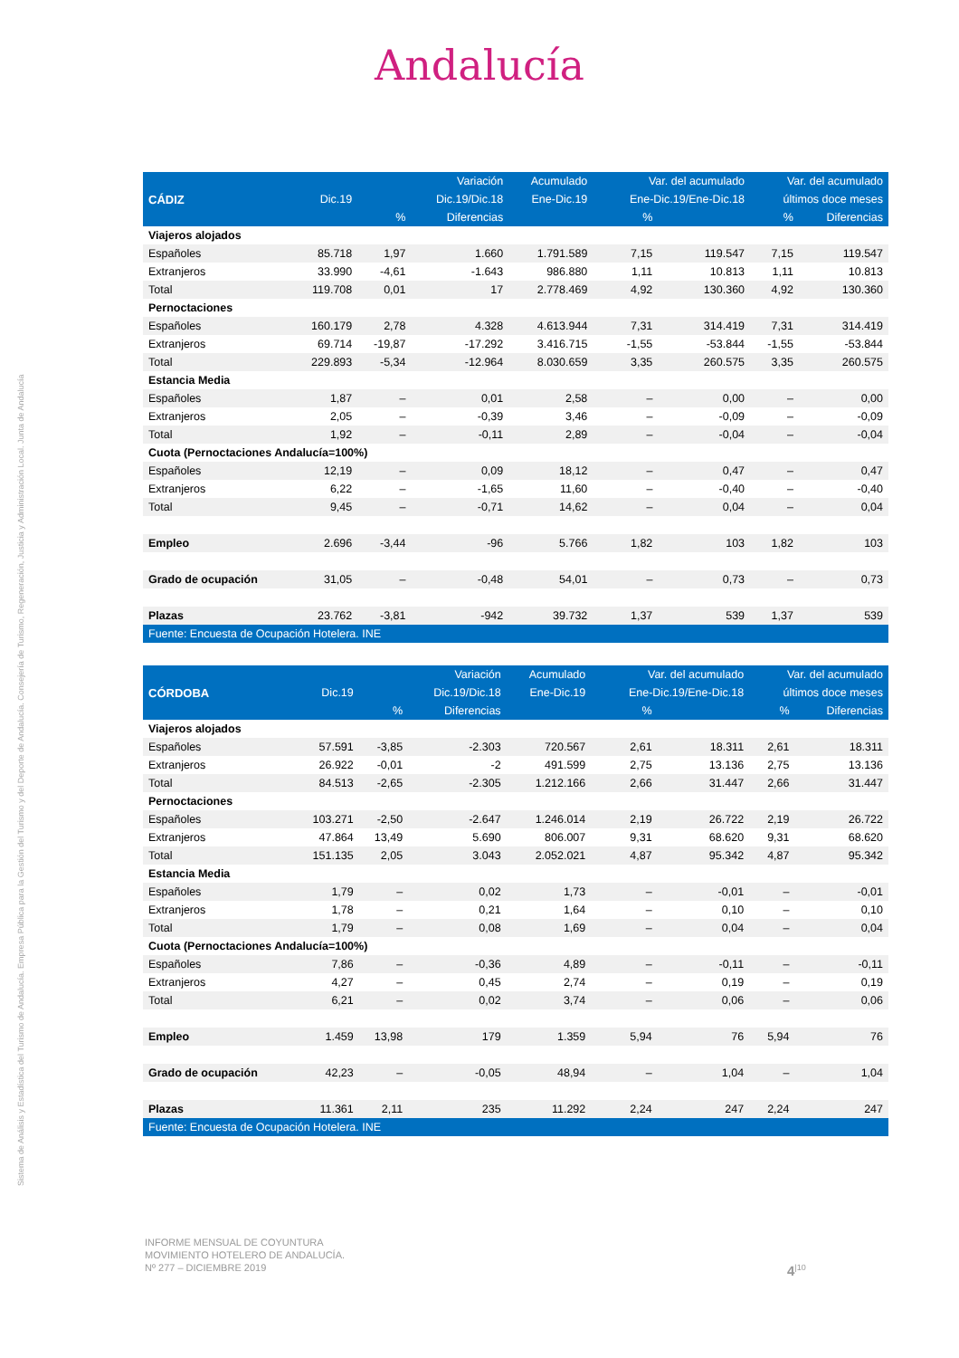Sistema de Análisis y Estadística del Turismo de Andalucía. Empresa Pública para la Gestión del Turismo y del Deporte de Andalucía. Consejería de Turismo, Regeneración, Justicia y Administración Local. Junta de Andalucía
Andalucía
| | | | Variación | Acumulado | Var. del acumulado | | Var. del acumulado | |
| --- | --- | --- | --- | --- | --- | --- | --- | --- |
| CÁDIZ | Dic.19 | | Dic.19/Dic.18 | Ene-Dic.19 | Ene-Dic.19/Ene-Dic.18 | | últimos doce meses | |
| | | % | Diferencias | | % | | % | Diferencias |
| Viajeros alojados | | | | | | | | |
| Españoles | 85.718 | 1,97 | 1.660 | 1.791.589 | 7,15 | 119.547 | 7,15 | 119.547 |
| Extranjeros | 33.990 | -4,61 | -1.643 | 986.880 | 1,11 | 10.813 | 1,11 | 10.813 |
| Total | 119.708 | 0,01 | 17 | 2.778.469 | 4,92 | 130.360 | 4,92 | 130.360 |
| Pernoctaciones | | | | | | | | |
| Españoles | 160.179 | 2,78 | 4.328 | 4.613.944 | 7,31 | 314.419 | 7,31 | 314.419 |
| Extranjeros | 69.714 | -19,87 | -17.292 | 3.416.715 | -1,55 | -53.844 | -1,55 | -53.844 |
| Total | 229.893 | -5,34 | -12.964 | 8.030.659 | 3,35 | 260.575 | 3,35 | 260.575 |
| Estancia Media | | | | | | | | |
| Españoles | 1,87 | – | 0,01 | 2,58 | – | 0,00 | – | 0,00 |
| Extranjeros | 2,05 | – | -0,39 | 3,46 | – | -0,09 | – | -0,09 |
| Total | 1,92 | – | -0,11 | 2,89 | – | -0,04 | – | -0,04 |
| Cuota (Pernoctaciones Andalucía=100%) | | | | | | | | |
| Españoles | 12,19 | – | 0,09 | 18,12 | – | 0,47 | – | 0,47 |
| Extranjeros | 6,22 | – | -1,65 | 11,60 | – | -0,40 | – | -0,40 |
| Total | 9,45 | – | -0,71 | 14,62 | – | 0,04 | – | 0,04 |
| Empleo | 2.696 | -3,44 | -96 | 5.766 | 1,82 | 103 | 1,82 | 103 |
| Grado de ocupación | 31,05 | – | -0,48 | 54,01 | – | 0,73 | – | 0,73 |
| Plazas | 23.762 | -3,81 | -942 | 39.732 | 1,37 | 539 | 1,37 | 539 |
| Fuente: Encuesta de Ocupación Hotelera. INE | | | | | | | | |
| | | | Variación | Acumulado | Var. del acumulado | | Var. del acumulado | |
| --- | --- | --- | --- | --- | --- | --- | --- | --- |
| CÓRDOBA | Dic.19 | | Dic.19/Dic.18 | Ene-Dic.19 | Ene-Dic.19/Ene-Dic.18 | | últimos doce meses | |
| | | % | Diferencias | | % | | % | Diferencias |
| Viajeros alojados | | | | | | | | |
| Españoles | 57.591 | -3,85 | -2.303 | 720.567 | 2,61 | 18.311 | 2,61 | 18.311 |
| Extranjeros | 26.922 | -0,01 | -2 | 491.599 | 2,75 | 13.136 | 2,75 | 13.136 |
| Total | 84.513 | -2,65 | -2.305 | 1.212.166 | 2,66 | 31.447 | 2,66 | 31.447 |
| Pernoctaciones | | | | | | | | |
| Españoles | 103.271 | -2,50 | -2.647 | 1.246.014 | 2,19 | 26.722 | 2,19 | 26.722 |
| Extranjeros | 47.864 | 13,49 | 5.690 | 806.007 | 9,31 | 68.620 | 9,31 | 68.620 |
| Total | 151.135 | 2,05 | 3.043 | 2.052.021 | 4,87 | 95.342 | 4,87 | 95.342 |
| Estancia Media | | | | | | | | |
| Españoles | 1,79 | – | 0,02 | 1,73 | – | -0,01 | – | -0,01 |
| Extranjeros | 1,78 | – | 0,21 | 1,64 | – | 0,10 | – | 0,10 |
| Total | 1,79 | – | 0,08 | 1,69 | – | 0,04 | – | 0,04 |
| Cuota (Pernoctaciones Andalucía=100%) | | | | | | | | |
| Españoles | 7,86 | – | -0,36 | 4,89 | – | -0,11 | – | -0,11 |
| Extranjeros | 4,27 | – | 0,45 | 2,74 | – | 0,19 | – | 0,19 |
| Total | 6,21 | – | 0,02 | 3,74 | – | 0,06 | – | 0,06 |
| Empleo | 1.459 | 13,98 | 179 | 1.359 | 5,94 | 76 | 5,94 | 76 |
| Grado de ocupación | 42,23 | – | -0,05 | 48,94 | – | 1,04 | – | 1,04 |
| Plazas | 11.361 | 2,11 | 235 | 11.292 | 2,24 | 247 | 2,24 | 247 |
| Fuente: Encuesta de Ocupación Hotelera. INE | | | | | | | | |
INFORME MENSUAL DE COYUNTURA
MOVIMIENTO HOTELERO DE ANDALUCÍA.
Nº 277 – DICIEMBRE 2019
4<sup>|10</sup>